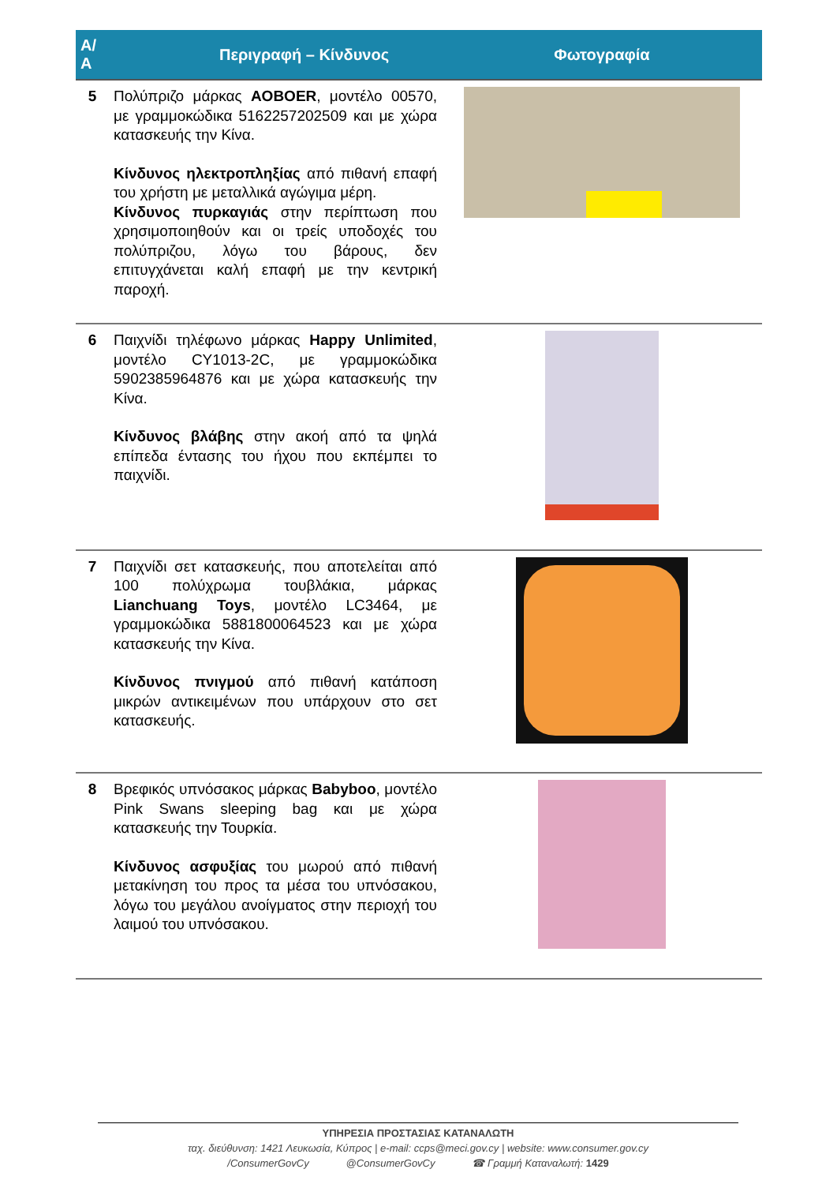| Α/Α | Περιγραφή – Κίνδυνος | Φωτογραφία |
| --- | --- | --- |
| 5 | Πολύπριζο μάρκας AOBOER , μοντέλο 00570, με γραμμοκώδικα 5162257202509 και με χώρα κατασκευής την Κίνα. Κίνδυνος ηλεκτροπληξίας από πιθανή επαφή του χρήστη με μεταλλικά αγώγιμα μέρη. Κίνδυνος πυρκαγιάς στην περίπτωση που χρησιμοποιηθούν και οι τρείς υποδοχές του πολύπριζου, λόγω του βάρους, δεν επιτυγχάνεται καλή επαφή με την κεντρική παροχή. | |
| 6 | Παιχνίδι τηλέφωνο μάρκας Happy Unlimited , μοντέλο CY1013-2C, με γραμμοκώδικα 5902385964876 και με χώρα κατασκευής την Κίνα. Κίνδυνος βλάβης στην ακοή από τα ψηλά επίπεδα έντασης του ήχου που εκπέμπει το παιχνίδι. | |
| 7 | Παιχνίδι σετ κατασκευής, που αποτελείται από 100 πολύχρωμα τουβλάκια, μάρκας Lianchuang Toys , μοντέλο LC3464, με γραμμοκώδικα 5881800064523 και με χώρα κατασκευής την Κίνα. Κίνδυνος πνιγμού από πιθανή κατάποση μικρών αντικειμένων που υπάρχουν στο σετ κατασκευής. | |
| 8 | Βρεφικός υπνόσακος μάρκας Babyboo , μοντέλο Pink Swans sleeping bag και με χώρα κατασκευής την Τουρκία. Κίνδυνος ασφυξίας του μωρού από πιθανή μετακίνηση του προς τα μέσα του υπνόσακου, λόγω του μεγάλου ανοίγματος στην περιοχή του λαιμού του υπνόσακου. | |
ΥΠΗΡΕΣΙΑ ΠΡΟΣΤΑΣΙΑΣ ΚΑΤΑΝΑΛΩΤΗ
ταχ. διεύθυνση: 1421 Λευκωσία, Κύπρος | e-mail: ccps@meci.gov.cy | website: www.consumer.gov.cy
/ConsumerGovCy @ConsumerGovCy ☎ Γραμμή Καταναλωτή: 1429